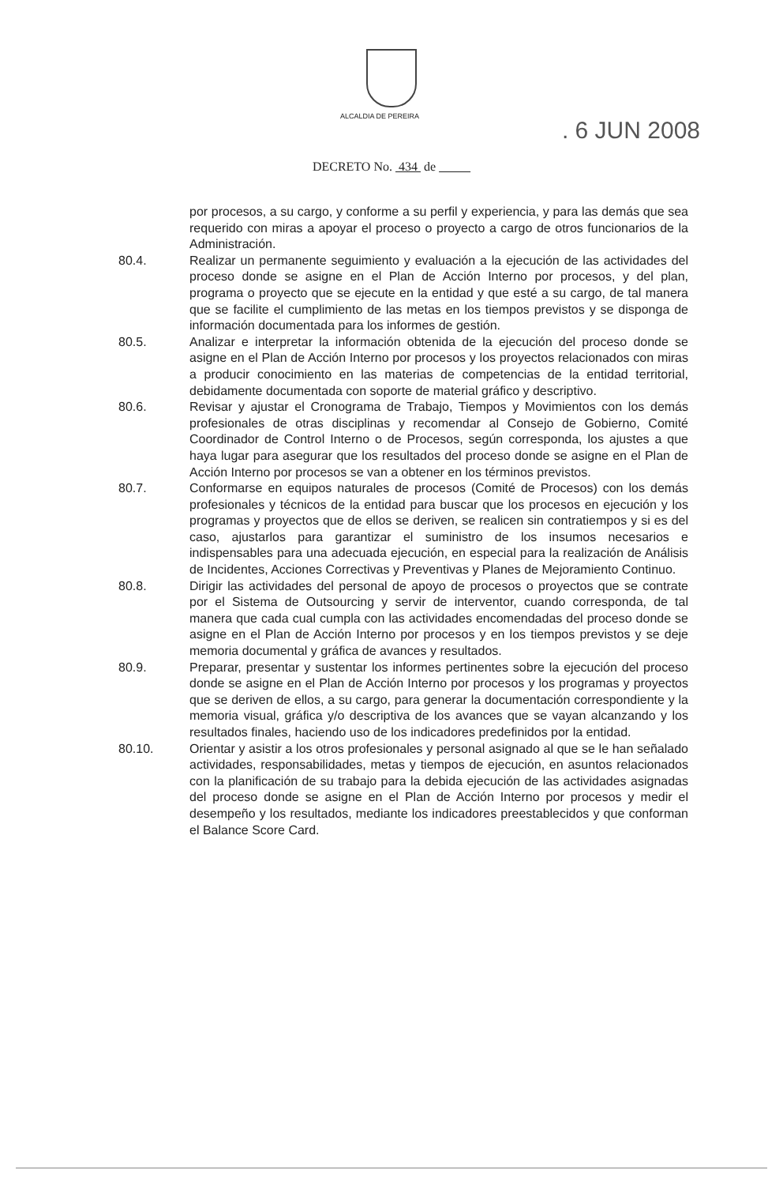ALCALDIA DE PEREIRA
. 6 JUN 2008
DECRETO No. 434 de
por procesos, a su cargo, y conforme a su perfil y experiencia, y para las demás que sea requerido con miras a apoyar el proceso o proyecto a cargo de otros funcionarios de la Administración.
80.4. Realizar un permanente seguimiento y evaluación a la ejecución de las actividades del proceso donde se asigne en el Plan de Acción Interno por procesos, y del plan, programa o proyecto que se ejecute en la entidad y que esté a su cargo, de tal manera que se facilite el cumplimiento de las metas en los tiempos previstos y se disponga de información documentada para los informes de gestión.
80.5. Analizar e interpretar la información obtenida de la ejecución del proceso donde se asigne en el Plan de Acción Interno por procesos y los proyectos relacionados con miras a producir conocimiento en las materias de competencias de la entidad territorial, debidamente documentada con soporte de material gráfico y descriptivo.
80.6. Revisar y ajustar el Cronograma de Trabajo, Tiempos y Movimientos con los demás profesionales de otras disciplinas y recomendar al Consejo de Gobierno, Comité Coordinador de Control Interno o de Procesos, según corresponda, los ajustes a que haya lugar para asegurar que los resultados del proceso donde se asigne en el Plan de Acción Interno por procesos se van a obtener en los términos previstos.
80.7. Conformarse en equipos naturales de procesos (Comité de Procesos) con los demás profesionales y técnicos de la entidad para buscar que los procesos en ejecución y los programas y proyectos que de ellos se deriven, se realicen sin contratiempos y si es del caso, ajustarlos para garantizar el suministro de los insumos necesarios e indispensables para una adecuada ejecución, en especial para la realización de Análisis de Incidentes, Acciones Correctivas y Preventivas y Planes de Mejoramiento Continuo.
80.8. Dirigir las actividades del personal de apoyo de procesos o proyectos que se contrate por el Sistema de Outsourcing y servir de interventor, cuando corresponda, de tal manera que cada cual cumpla con las actividades encomendadas del proceso donde se asigne en el Plan de Acción Interno por procesos y en los tiempos previstos y se deje memoria documental y gráfica de avances y resultados.
80.9. Preparar, presentar y sustentar los informes pertinentes sobre la ejecución del proceso donde se asigne en el Plan de Acción Interno por procesos y los programas y proyectos que se deriven de ellos, a su cargo, para generar la documentación correspondiente y la memoria visual, gráfica y/o descriptiva de los avances que se vayan alcanzando y los resultados finales, haciendo uso de los indicadores predefinidos por la entidad.
80.10. Orientar y asistir a los otros profesionales y personal asignado al que se le han señalado actividades, responsabilidades, metas y tiempos de ejecución, en asuntos relacionados con la planificación de su trabajo para la debida ejecución de las actividades asignadas del proceso donde se asigne en el Plan de Acción Interno por procesos y medir el desempeño y los resultados, mediante los indicadores preestablecidos y que conforman el Balance Score Card.